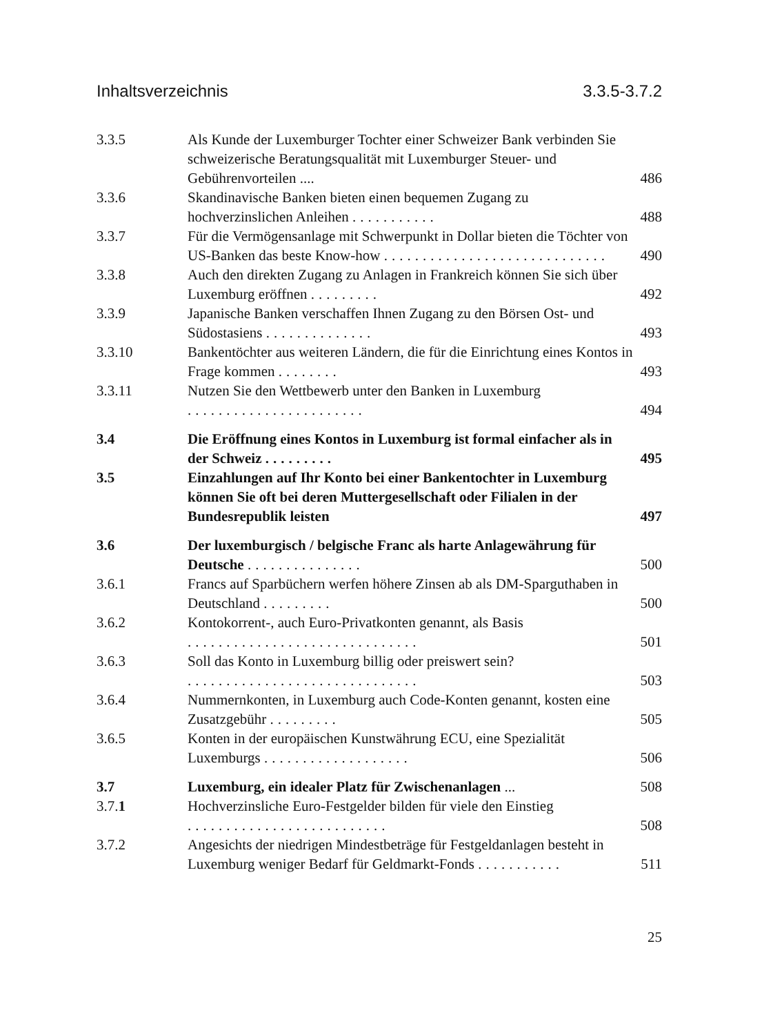Inhaltsverzeichnis 3.3.5-3.7.2
3.3.5 Als Kunde der Luxemburger Tochter einer Schweizer Bank verbinden Sie schweizerische Beratungsqualität mit Luxemburger Steuer- und Gebührenvorteilen ....
486
3.3.6 Skandinavische Banken bieten einen bequemen Zugang zu hochverzinslichen Anleihen ...........
488
3.3.7 Für die Vermögensanlage mit Schwerpunkt in Dollar bieten die Töchter von US-Banken das beste Know-how .............................
490
3.3.8 Auch den direkten Zugang zu Anlagen in Frankreich können Sie sich über Luxemburg eröffnen .........
492
3.3.9 Japanische Banken verschaffen Ihnen Zugang zu den Börsen Ost- und Südostasiens ..............
493
3.3.10 Bankentöchter aus weiteren Ländern, die für die Einrichtung eines Kontos in Frage kommen ........
493
3.3.11 Nutzen Sie den Wettbewerb unter den Banken in Luxemburg .......................
494
3.4 Die Eröffnung eines Kontos in Luxemburg ist formal einfacher als in der Schweiz .........
495
3.5 Einzahlungen auf Ihr Konto bei einer Bankentochter in Luxemburg können Sie oft bei deren Muttergesellschaft oder Filialen in der Bundesrepublik leisten
497
3.6 Der luxemburgisch / belgische Franc als harte Anlagewährung für Deutsche ...............
500
3.6.1 Francs auf Sparbüchern werfen höhere Zinsen ab als DM-Sparguthaben in Deutschland .........
500
3.6.2 Kontokorrent-, auch Euro-Privatkonten genannt, als Basis ..............................
501
3.6.3 Soll das Konto in Luxemburg billig oder preiswert sein? ..............................
503
3.6.4 Nummernkonten, in Luxemburg auch Code-Konten genannt, kosten eine Zusatzgebühr .........
505
3.6.5 Konten in der europäischen Kunstwährung ECU, eine Spezialität Luxemburgs ...................
506
3.7 Luxemburg, ein idealer Platz für Zwischenanlagen ...
508
3.7.1 Hochverzinsliche Euro-Festgelder bilden für viele den Einstieg ..........................
508
3.7.2 Angesichts der niedrigen Mindestbeträge für Festgeldanlagen besteht in Luxemburg weniger Bedarf für Geldmarkt-Fonds ...........
511
25